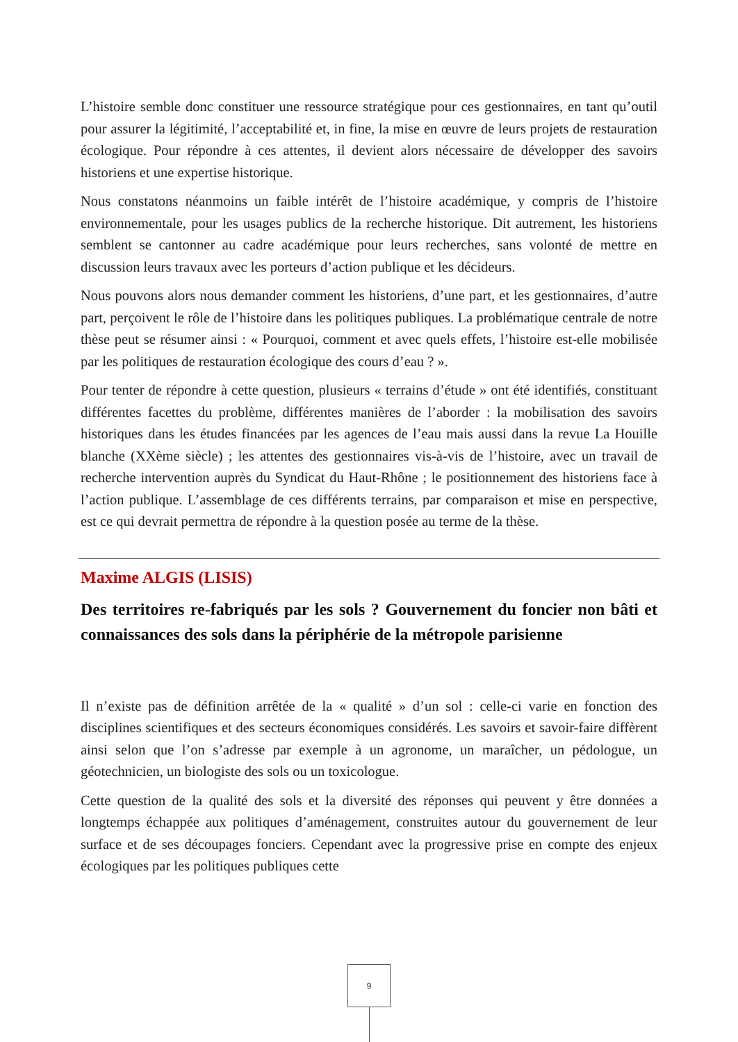L’histoire semble donc constituer une ressource stratégique pour ces gestionnaires, en tant qu’outil pour assurer la légitimité, l’acceptabilité et, in fine, la mise en œuvre de leurs projets de restauration écologique. Pour répondre à ces attentes, il devient alors nécessaire de développer des savoirs historiens et une expertise historique.
Nous constatons néanmoins un faible intérêt de l’histoire académique, y compris de l’histoire environnementale, pour les usages publics de la recherche historique. Dit autrement, les historiens semblent se cantonner au cadre académique pour leurs recherches, sans volonté de mettre en discussion leurs travaux avec les porteurs d’action publique et les décideurs.
Nous pouvons alors nous demander comment les historiens, d’une part, et les gestionnaires, d’autre part, perçoivent le rôle de l’histoire dans les politiques publiques. La problématique centrale de notre thèse peut se résumer ainsi : « Pourquoi, comment et avec quels effets, l’histoire est-elle mobilisée par les politiques de restauration écologique des cours d’eau ? ».
Pour tenter de répondre à cette question, plusieurs « terrains d’étude » ont été identifiés, constituant différentes facettes du problème, différentes manières de l’aborder : la mobilisation des savoirs historiques dans les études financées par les agences de l’eau mais aussi dans la revue La Houille blanche (XXème siècle) ; les attentes des gestionnaires vis-à-vis de l’histoire, avec un travail de recherche intervention auprès du Syndicat du Haut-Rhône ; le positionnement des historiens face à l’action publique. L’assemblage de ces différents terrains, par comparaison et mise en perspective, est ce qui devrait permettra de répondre à la question posée au terme de la thèse.
Maxime ALGIS (LISIS)
Des territoires re-fabriqués par les sols ? Gouvernement du foncier non bâti et connaissances des sols dans la périphérie de la métropole parisienne
Il n’existe pas de définition arrêtée de la « qualité » d’un sol : celle-ci varie en fonction des disciplines scientifiques et des secteurs économiques considérés. Les savoirs et savoir-faire diffèrent ainsi selon que l’on s’adresse par exemple à un agronome, un maraîcher, un pédologue, un géotechnicien, un biologiste des sols ou un toxicologue.
Cette question de la qualité des sols et la diversité des réponses qui peuvent y être données a longtemps échappée aux politiques d’aménagement, construites autour du gouvernement de leur surface et de ses découpages fonciers. Cependant avec la progressive prise en compte des enjeux écologiques par les politiques publiques cette
9